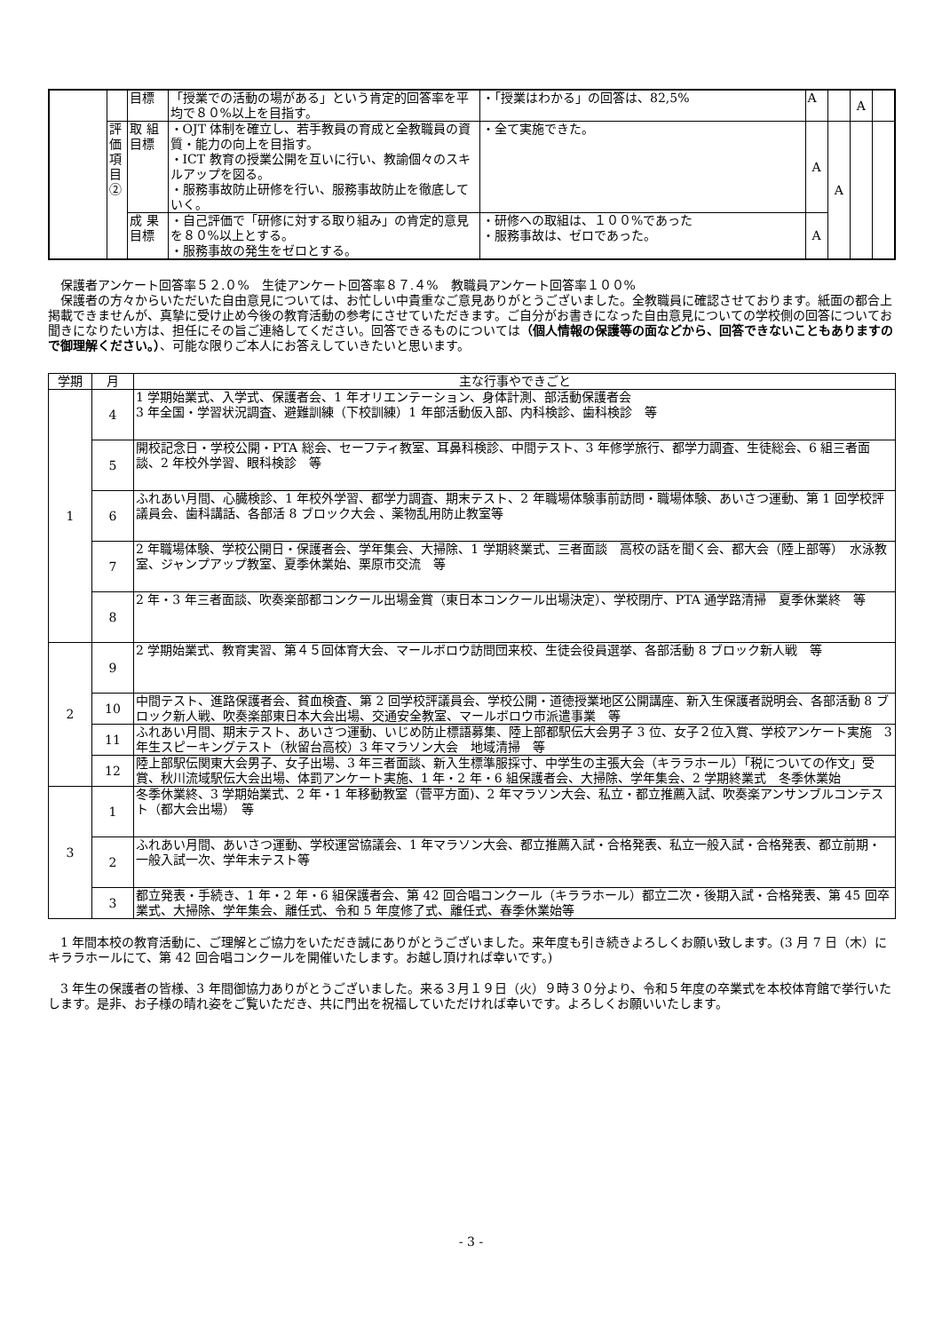| | | 目標 | 「授業での活動の場がある」という肯定的回答率を平均で８０%以上を目指す。 | ・「授業はわかる」の回答は、82,5% | A | | A | |
| | 評価項目② | 取 組目標 | ・OJT 体制を確立し、若手教員の育成と全教職員の資質・能力の向上を目指す。 ・ICT 教育の授業公開を互いに行い、教諭個々のスキルアップを図る。 ・服務事故防止研修を行い、服務事故防止を徹底していく。 | ・全て実施できた。 | A | A | | |
| | | 成 果目標 | ・自己評価で「研修に対する取り組み」の肯定的意見を８０%以上とする。 ・服務事故の発生をゼロとする。 | ・研修への取組は、１００%であった ・服務事故は、ゼロであった。 | A | | | |
　保護者アンケート回答率５２.０%　生徒アンケート回答率８７.４%　教職員アンケート回答率１００%
　保護者の方々からいただいた自由意見については、お忙しい中貴重なご意見ありがとうございました。全教職員に確認させております。紙面の都合上掲載できませんが、真摯に受け止め今後の教育活動の参考にさせていただきます。ご自分がお書きになった自由意見についての学校側の回答についてお聞きになりたい方は、担任にその旨ご連絡してください。回答できるものについては（個人情報の保護等の面などから、回答できないこともありますので御理解ください。）、可能な限りご本人にお答えしていきたいと思います。
| 学期 | 月 | 主な行事やできごと |
| --- | --- | --- |
| 1 | 4 | 1 学期始業式、入学式、保護者会、1 年オリエンテーション、身体計測、部活動保護者会 3 年全国・学習状況調査、避難訓練（下校訓練）1 年部活動仮入部、内科検診、歯科検診 等 |
| | 5 | 開校記念日・学校公開・PTA 総会、セーフティ教室、耳鼻科検診、中間テスト、3 年修学旅行、都学力調査、生徒総会、6 組三者面談、2 年校外学習、眼科検診 等 |
| | 6 | ふれあい月間、心臓検診、1 年校外学習、都学力調査、期末テスト、2 年職場体験事前訪問・職場体験、あいさつ運動、第 1 回学校評議員会、歯科講話、各部活 8 ブロック大会 、薬物乱用防止教室等 |
| | 7 | 2 年職場体験、学校公開日・保護者会、学年集会、大掃除、1 学期終業式、三者面談 高校の話を聞く会、都大会（陸上部等） 水泳教室、ジャンプアップ教室、夏季休業始、栗原市交流 等 |
| | 8 | 2 年・3 年三者面談、吹奏楽部都コンクール出場金賞（東日本コンクール出場決定）、学校閉庁、PTA 通学路清掃 夏季休業終 等 |
| 2 | 9 | 2 学期始業式、教育実習、第４５回体育大会、マールボロウ訪問団来校、生徒会役員選挙、各部活動 8 ブロック新人戦 等 |
| | 10 | 中間テスト、進路保護者会、貧血検査、第 2 回学校評議員会、学校公開・道徳授業地区公開講座、新入生保護者説明会、各部活動 8 ブロック新人戦、吹奏楽部東日本大会出場、交通安全教室、マールボロウ市派遣事業 等 |
| | 11 | ふれあい月間、期末テスト、あいさつ運動、いじめ防止標語募集、陸上部都駅伝大会男子 3 位、女子２位入賞、学校アンケート実施 3 年生スピーキングテスト（秋留台高校）3 年マラソン大会 地域清掃 等 |
| | 12 | 陸上部駅伝関東大会男子、女子出場、3 年三者面談、新入生標準服採寸、中学生の主張大会（キララホール）「税についての作文」受賞、秋川流域駅伝大会出場、体罰アンケート実施、1 年・2 年・6 組保護者会、大掃除、学年集会、2 学期終業式 冬季休業始 |
| 3 | 1 | 冬季休業終、3 学期始業式、2 年・1 年移動教室（菅平方面)、2 年マラソン大会、私立・都立推薦入試、吹奏楽アンサンブルコンテスト（都大会出場） 等 |
| | 2 | ふれあい月間、あいさつ運動、学校運営協議会、1 年マラソン大会、都立推薦入試・合格発表、私立一般入試・合格発表、都立前期・一般入試一次、学年末テスト等 |
| | 3 | 都立発表・手続き、1 年・2 年・6 組保護者会、第 42 回合唱コンクール（キララホール）都立二次・後期入試・合格発表、第 45 回卒業式、大掃除、学年集会、離任式、令和 5 年度修了式、離任式、春季休業始等 |
　1 年間本校の教育活動に、ご理解とご協力をいただき誠にありがとうございました。来年度も引き続きよろしくお願い致します。(3 月 7 日（木）にキララホールにて、第 42 回合唱コンクールを開催いたします。お越し頂ければ幸いです。)
　3 年生の保護者の皆様、3 年間御協力ありがとうございました。来る３月１９日（火）９時３０分より、令和５年度の卒業式を本校体育館で挙行いたします。是非、お子様の晴れ姿をご覧いただき、共に門出を祝福していただければ幸いです。よろしくお願いいたします。
- 3 -